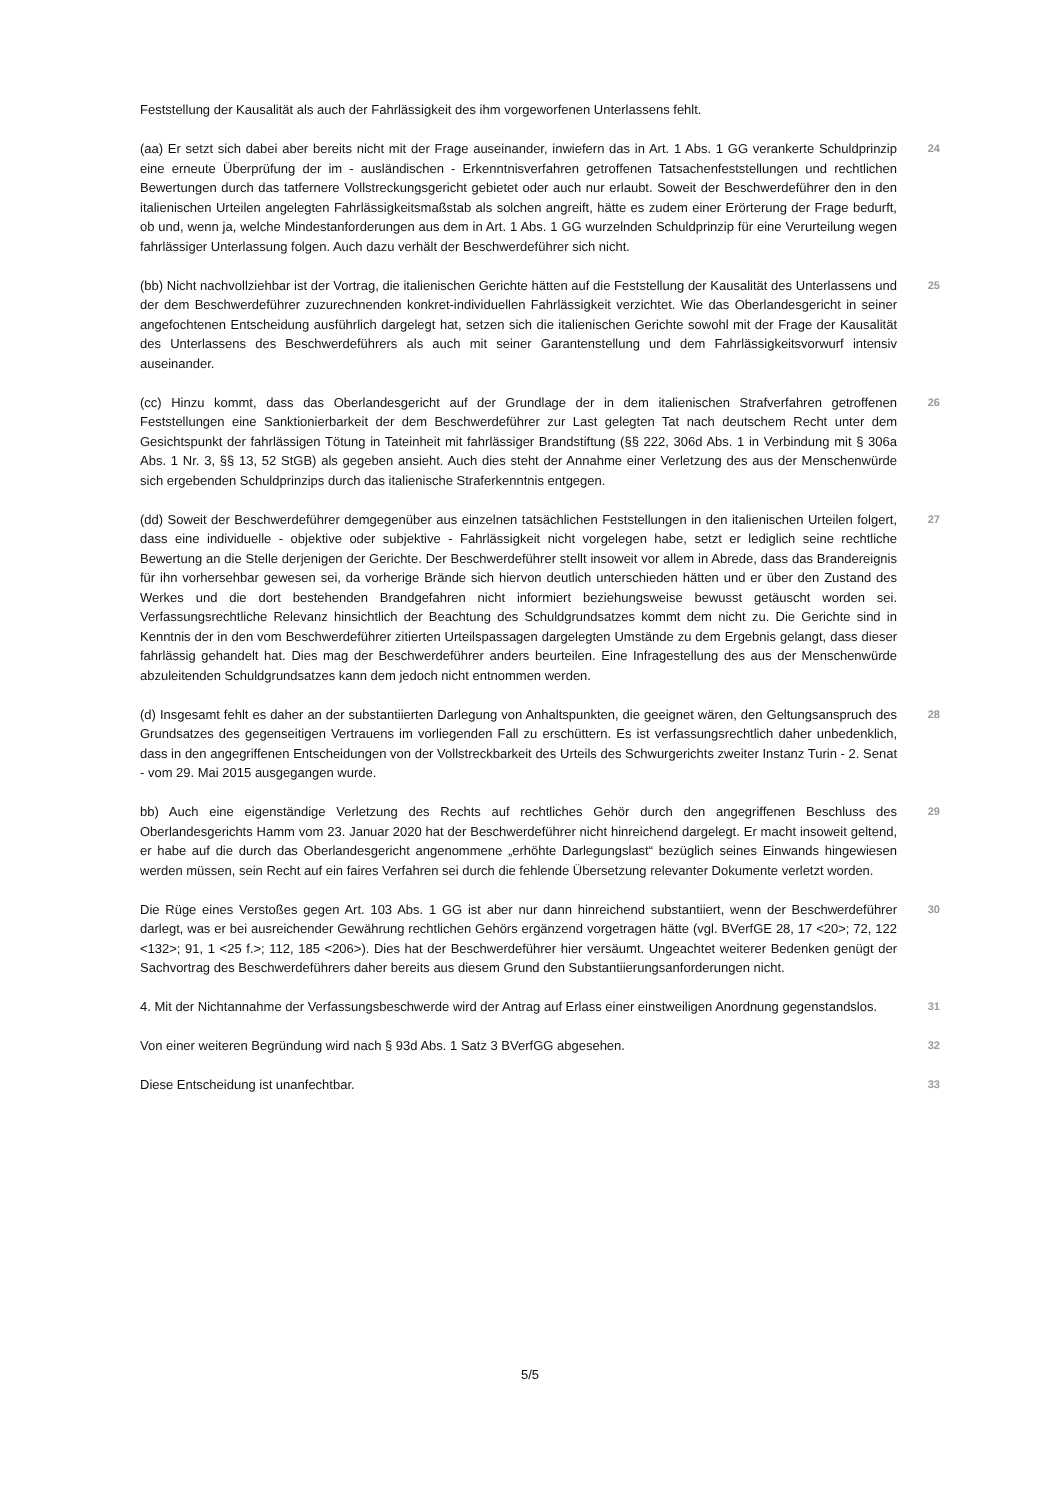Feststellung der Kausalität als auch der Fahrlässigkeit des ihm vorgeworfenen Unterlassens fehlt.
(aa) Er setzt sich dabei aber bereits nicht mit der Frage auseinander, inwiefern das in Art. 1 Abs. 1 GG verankerte Schuldprinzip eine erneute Überprüfung der im - ausländischen - Erkenntnisverfahren getroffenen Tatsachenfeststellungen und rechtlichen Bewertungen durch das tatfernere Vollstreckungsgericht gebietet oder auch nur erlaubt. Soweit der Beschwerdeführer den in den italienischen Urteilen angelegten Fahrlässigkeitsmaßstab als solchen angreift, hätte es zudem einer Erörterung der Frage bedurft, ob und, wenn ja, welche Mindestanforderungen aus dem in Art. 1 Abs. 1 GG wurzelnden Schuldprinzip für eine Verurteilung wegen fahrlässiger Unterlassung folgen. Auch dazu verhält der Beschwerdeführer sich nicht.
24
(bb) Nicht nachvollziehbar ist der Vortrag, die italienischen Gerichte hätten auf die Feststellung der Kausalität des Unterlassens und der dem Beschwerdeführer zuzurechnenden konkret-individuellen Fahrlässigkeit verzichtet. Wie das Oberlandesgericht in seiner angefochtenen Entscheidung ausführlich dargelegt hat, setzen sich die italienischen Gerichte sowohl mit der Frage der Kausalität des Unterlassens des Beschwerdeführers als auch mit seiner Garantenstellung und dem Fahrlässigkeitsvorwurf intensiv auseinander.
25
(cc) Hinzu kommt, dass das Oberlandesgericht auf der Grundlage der in dem italienischen Strafverfahren getroffenen Feststellungen eine Sanktionierbarkeit der dem Beschwerdeführer zur Last gelegten Tat nach deutschem Recht unter dem Gesichtspunkt der fahrlässigen Tötung in Tateinheit mit fahrlässiger Brandstiftung (§§ 222, 306d Abs. 1 in Verbindung mit § 306a Abs. 1 Nr. 3, §§ 13, 52 StGB) als gegeben ansieht. Auch dies steht der Annahme einer Verletzung des aus der Menschenwürde sich ergebenden Schuldprinzips durch das italienische Straferkenntnis entgegen.
26
(dd) Soweit der Beschwerdeführer demgegenüber aus einzelnen tatsächlichen Feststellungen in den italienischen Urteilen folgert, dass eine individuelle - objektive oder subjektive - Fahrlässigkeit nicht vorgelegen habe, setzt er lediglich seine rechtliche Bewertung an die Stelle derjenigen der Gerichte. Der Beschwerdeführer stellt insoweit vor allem in Abrede, dass das Brandereignis für ihn vorhersehbar gewesen sei, da vorherige Brände sich hiervon deutlich unterschieden hätten und er über den Zustand des Werkes und die dort bestehenden Brandgefahren nicht informiert beziehungsweise bewusst getäuscht worden sei. Verfassungsrechtliche Relevanz hinsichtlich der Beachtung des Schuldgrundsatzes kommt dem nicht zu. Die Gerichte sind in Kenntnis der in den vom Beschwerdeführer zitierten Urteilspassagen dargelegten Umstände zu dem Ergebnis gelangt, dass dieser fahrlässig gehandelt hat. Dies mag der Beschwerdeführer anders beurteilen. Eine Infragestellung des aus der Menschenwürde abzuleitenden Schuldgrundsatzes kann dem jedoch nicht entnommen werden.
27
(d) Insgesamt fehlt es daher an der substantiierten Darlegung von Anhaltspunkten, die geeignet wären, den Geltungsanspruch des Grundsatzes des gegenseitigen Vertrauens im vorliegenden Fall zu erschüttern. Es ist verfassungsrechtlich daher unbedenklich, dass in den angegriffenen Entscheidungen von der Vollstreckbarkeit des Urteils des Schwurgerichts zweiter Instanz Turin - 2. Senat - vom 29. Mai 2015 ausgegangen wurde.
28
bb) Auch eine eigenständige Verletzung des Rechts auf rechtliches Gehör durch den angegriffenen Beschluss des Oberlandesgerichts Hamm vom 23. Januar 2020 hat der Beschwerdeführer nicht hinreichend dargelegt. Er macht insoweit geltend, er habe auf die durch das Oberlandesgericht angenommene „erhöhte Darlegungslast“ bezüglich seines Einwands hingewiesen werden müssen, sein Recht auf ein faires Verfahren sei durch die fehlende Übersetzung relevanter Dokumente verletzt worden.
29
Die Rüge eines Verstoßes gegen Art. 103 Abs. 1 GG ist aber nur dann hinreichend substantiiert, wenn der Beschwerdeführer darlegt, was er bei ausreichender Gewährung rechtlichen Gehörs ergänzend vorgetragen hätte (vgl. BVerfGE 28, 17 <20>; 72, 122 <132>; 91, 1 <25 f.>; 112, 185 <206>). Dies hat der Beschwerdeführer hier versäumt. Ungeachtet weiterer Bedenken genügt der Sachvortrag des Beschwerdeführers daher bereits aus diesem Grund den Substantiierungsanforderungen nicht.
30
4. Mit der Nichtannahme der Verfassungsbeschwerde wird der Antrag auf Erlass einer einstweiligen Anordnung gegenstandslos.
31
Von einer weiteren Begründung wird nach § 93d Abs. 1 Satz 3 BVerfGG abgesehen.
32
Diese Entscheidung ist unanfechtbar.
33
5/5